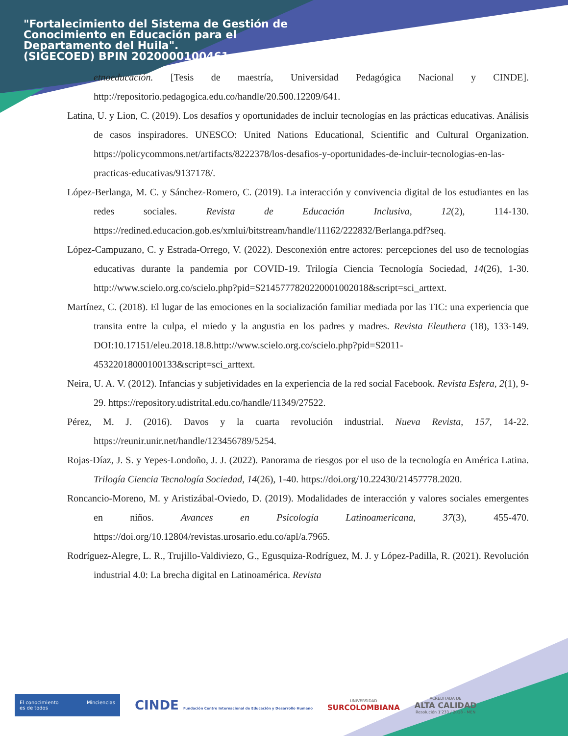"Fortalecimiento del Sistema de Gestión de Conocimiento en Educación para el Departamento del Huila".
(SIGECOED) BPIN 2020000100461
etnoeducación. [Tesis de maestría, Universidad Pedagógica Nacional y CINDE]. http://repositorio.pedagogica.edu.co/handle/20.500.12209/641.
Latina, U. y Lion, C. (2019). Los desafíos y oportunidades de incluir tecnologías en las prácticas educativas. Análisis de casos inspiradores. UNESCO: United Nations Educational, Scientific and Cultural Organization. https://policycommons.net/artifacts/8222378/los-desafios-y-oportunidades-de-incluir-tecnologias-en-las-practicas-educativas/9137178/.
López-Berlanga, M. C. y Sánchez-Romero, C. (2019). La interacción y convivencia digital de los estudiantes en las redes sociales. Revista de Educación Inclusiva, 12(2), 114-130. https://redined.educacion.gob.es/xmlui/bitstream/handle/11162/222832/Berlanga.pdf?seq.
López-Campuzano, C. y Estrada-Orrego, V. (2022). Desconexión entre actores: percepciones del uso de tecnologías educativas durante la pandemia por COVID-19. Trilogía Ciencia Tecnología Sociedad, 14(26), 1-30. http://www.scielo.org.co/scielo.php?pid=S2145777820220001002018&script=sci_arttext.
Martínez, C. (2018). El lugar de las emociones en la socialización familiar mediada por las TIC: una experiencia que transita entre la culpa, el miedo y la angustia en los padres y madres. Revista Eleuthera (18), 133-149. DOI:10.17151/eleu.2018.18.8.http://www.scielo.org.co/scielo.php?pid=S2011-45322018000100133&script=sci_arttext.
Neira, U. A. V. (2012). Infancias y subjetividades en la experiencia de la red social Facebook. Revista Esfera, 2(1), 9-29. https://repository.udistrital.edu.co/handle/11349/27522.
Pérez, M. J. (2016). Davos y la cuarta revolución industrial. Nueva Revista, 157, 14-22. https://reunir.unir.net/handle/123456789/5254.
Rojas-Díaz, J. S. y Yepes-Londoño, J. J. (2022). Panorama de riesgos por el uso de la tecnología en América Latina. Trilogía Ciencia Tecnología Sociedad, 14(26), 1-40. https://doi.org/10.22430/21457778.2020.
Roncancio-Moreno, M. y Aristizábal-Oviedo, D. (2019). Modalidades de interacción y valores sociales emergentes en niños. Avances en Psicología Latinoamericana, 37(3), 455-470. https://doi.org/10.12804/revistas.urosario.edu.co/apl/a.7965.
Rodríguez-Alegre, L. R., Trujillo-Valdiviezo, G., Egusquiza-Rodríguez, M. J. y López-Padilla, R. (2021). Revolución industrial 4.0: La brecha digital en Latinoamérica. Revista
El conocimiento
es de todos Minciencias
CINDE Fundación Centro Internacional de Educación y Desarrollo Humano
UNIVERSIDAD
SURCOLOMBIANA
ACREDITADA DE
ALTA CALIDAD
Resolución 1'233 / 2018 - MEN